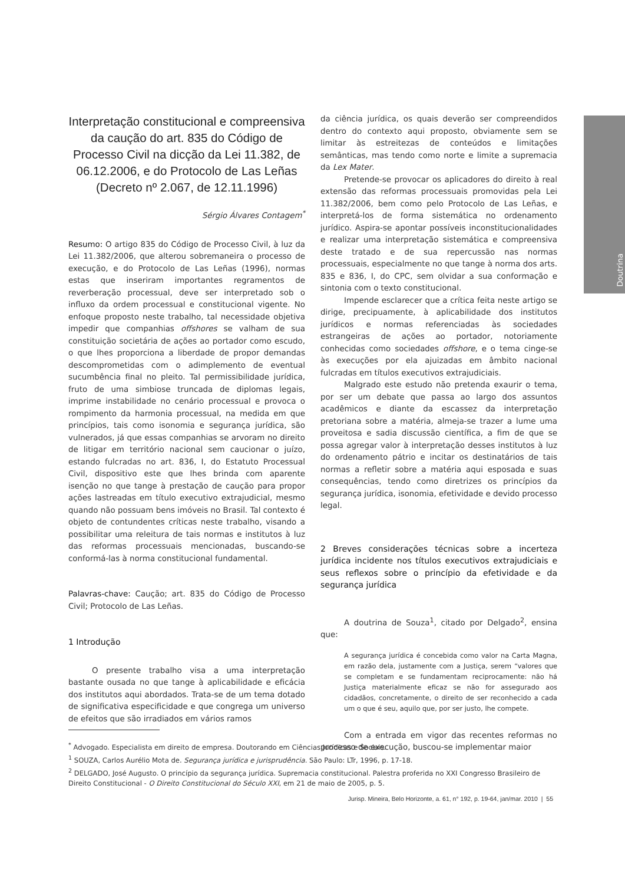Doutrina
Interpretação constitucional e compreensiva da caução do art. 835 do Código de Processo Civil na dicção da Lei 11.382, de 06.12.2006, e do Protocolo de Las Leñas (Decreto nº 2.067, de 12.11.1996)
Sérgio Álvares Contagem<sup>*</sup>
Resumo: O artigo 835 do Código de Processo Civil, à luz da Lei 11.382/2006, que alterou sobremaneira o processo de execução, e do Protocolo de Las Leñas (1996), normas estas que inseriram importantes regramentos de reverberação processual, deve ser interpretado sob o influxo da ordem processual e constitucional vigente. No enfoque proposto neste trabalho, tal necessidade objetiva impedir que companhias offshores se valham de sua constituição societária de ações ao portador como escudo, o que lhes proporciona a liberdade de propor demandas descomprometidas com o adimplemento de eventual sucumbência final no pleito. Tal permissibilidade jurídica, fruto de uma simbiose truncada de diplomas legais, imprime instabilidade no cenário processual e provoca o rompimento da harmonia processual, na medida em que princípios, tais como isonomia e segurança jurídica, são vulnerados, já que essas companhias se arvoram no direito de litigar em território nacional sem caucionar o juízo, estando fulcradas no art. 836, I, do Estatuto Processual Civil, dispositivo este que lhes brinda com aparente isenção no que tange à prestação de caução para propor ações lastreadas em título executivo extrajudicial, mesmo quando não possuam bens imóveis no Brasil. Tal contexto é objeto de contundentes críticas neste trabalho, visando a possibilitar uma releitura de tais normas e institutos à luz das reformas processuais mencionadas, buscando-se conformá-las à norma constitucional fundamental.
Palavras-chave: Caução; art. 835 do Código de Processo Civil; Protocolo de Las Leñas.
1 Introdução
O presente trabalho visa a uma interpretação bastante ousada no que tange à aplicabilidade e eficácia dos institutos aqui abordados. Trata-se de um tema dotado de significativa especificidade e que congrega um universo de efeitos que são irradiados em vários ramos
da ciência jurídica, os quais deverão ser compreendidos dentro do contexto aqui proposto, obviamente sem se limitar às estreitezas de conteúdos e limitações semânticas, mas tendo como norte e limite a supremacia da Lex Mater.
Pretende-se provocar os aplicadores do direito à real extensão das reformas processuais promovidas pela Lei 11.382/2006, bem como pelo Protocolo de Las Leñas, e interpretá-los de forma sistemática no ordenamento jurídico. Aspira-se apontar possíveis inconstitucionalidades e realizar uma interpretação sistemática e compreensiva deste tratado e de sua repercussão nas normas processuais, especialmente no que tange à norma dos arts. 835 e 836, I, do CPC, sem olvidar a sua conformação e sintonia com o texto constitucional.
Impende esclarecer que a crítica feita neste artigo se dirige, precipuamente, à aplicabilidade dos institutos jurídicos e normas referenciadas às sociedades estrangeiras de ações ao portador, notoriamente conhecidas como sociedades offshore, e o tema cinge-se às execuções por ela ajuizadas em âmbito nacional fulcradas em títulos executivos extrajudiciais.
Malgrado este estudo não pretenda exaurir o tema, por ser um debate que passa ao largo dos assuntos acadêmicos e diante da escassez da interpretação pretoriana sobre a matéria, almeja-se trazer a lume uma proveitosa e sadia discussão científica, a fim de que se possa agregar valor à interpretação desses institutos à luz do ordenamento pátrio e incitar os destinatários de tais normas a refletir sobre a matéria aqui esposada e suas consequências, tendo como diretrizes os princípios da segurança jurídica, isonomia, efetividade e devido processo legal.
2 Breves considerações técnicas sobre a incerteza jurídica incidente nos títulos executivos extrajudiciais e seus reflexos sobre o princípio da efetividade e da segurança jurídica
A doutrina de Souza<sup>1</sup>, citado por Delgado<sup>2</sup>, ensina que:
A segurança jurídica é concebida como valor na Carta Magna, em razão dela, justamente com a Justiça, serem “valores que se completam e se fundamentam reciprocamente: não há Justiça materialmente eficaz se não for assegurado aos cidadãos, concretamente, o direito de ser reconhecido a cada um o que é seu, aquilo que, por ser justo, lhe compete.
Com a entrada em vigor das recentes reformas no processo de execução, buscou-se implementar maior
<sup>*</sup> Advogado. Especialista em direito de empresa. Doutorando em Ciências Jurídicas e Sociais.
<sup>1</sup> SOUZA, Carlos Aurélio Mota de. Segurança jurídica e jurisprudência. São Paulo: LTr, 1996, p. 17-18.
<sup>2</sup> DELGADO, José Augusto. O princípio da segurança jurídica. Supremacia constitucional. Palestra proferida no XXI Congresso Brasileiro de Direito Constitucional - O Direito Constitucional do Século XXI, em 21 de maio de 2005, p. 5.
Jurisp. Mineira, Belo Horizonte, a. 61, n° 192, p. 19-64, jan/mar. 2010 | 55